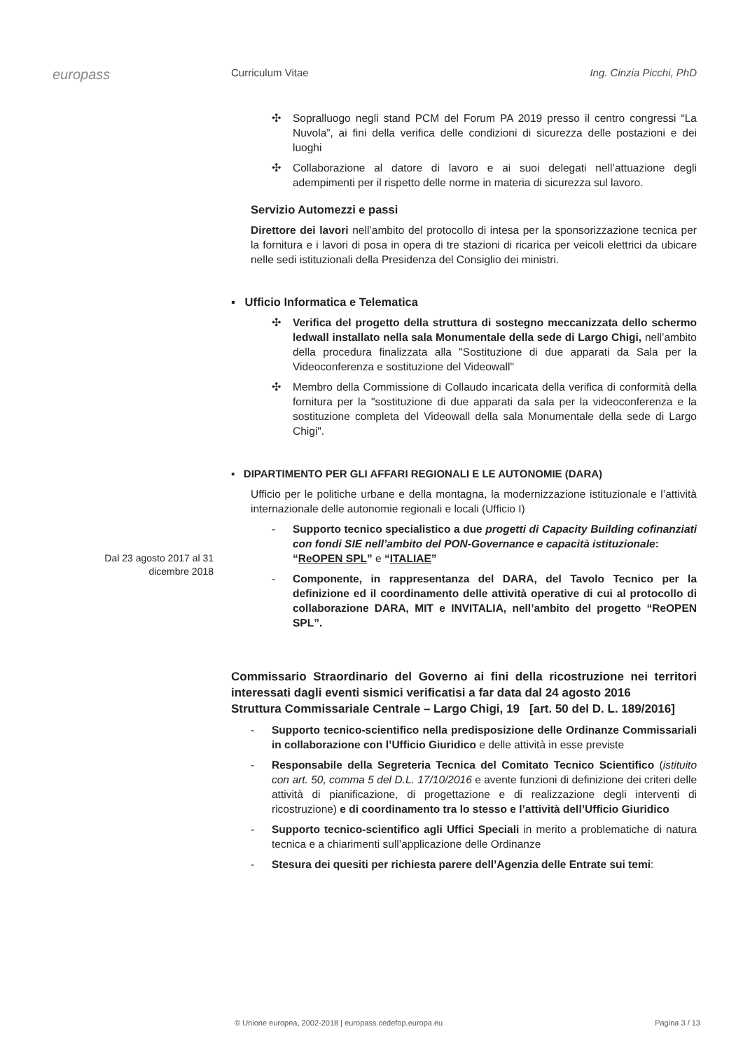europass
Curriculum Vitae Ing. Cinzia Picchi, PhD
Dal 23 agosto 2017 al 31 dicembre 2018
✣ Sopralluogo negli stand PCM del Forum PA 2019 presso il centro congressi “La Nuvola”, ai fini della verifica delle condizioni di sicurezza delle postazioni e dei luoghi
✣ Collaborazione al datore di lavoro e ai suoi delegati nell’attuazione degli adempimenti per il rispetto delle norme in materia di sicurezza sul lavoro.
Servizio Automezzi e passi
Direttore dei lavori nell’ambito del protocollo di intesa per la sponsorizzazione tecnica per la fornitura e i lavori di posa in opera di tre stazioni di ricarica per veicoli elettrici da ubicare nelle sedi istituzionali della Presidenza del Consiglio dei ministri.
▪ Ufficio Informatica e Telematica
✣ Verifica del progetto della struttura di sostegno meccanizzata dello schermo ledwall installato nella sala Monumentale della sede di Largo Chigi, nell’ambito della procedura finalizzata alla "Sostituzione di due apparati da Sala per la Videoconferenza e sostituzione del Videowall"
✣ Membro della Commissione di Collaudo incaricata della verifica di conformità della fornitura per la "sostituzione di due apparati da sala per la videoconferenza e la sostituzione completa del Videowall della sala Monumentale della sede di Largo Chigi".
▪ DIPARTIMENTO PER GLI AFFARI REGIONALI E LE AUTONOMIE (DARA)
Ufficio per le politiche urbane e della montagna, la modernizzazione istituzionale e l’attività internazionale delle autonomie regionali e locali (Ufficio I)
- Supporto tecnico specialistico a due progetti di Capacity Building cofinanziati con fondi SIE nell’ambito del PON-Governance e capacità istituzionale:
“ReOPEN SPL” e “ITALIAE”
- Componente, in rappresentanza del DARA, del Tavolo Tecnico per la definizione ed il coordinamento delle attività operative di cui al protocollo di collaborazione DARA, MIT e INVITALIA, nell’ambito del progetto “ReOPEN SPL”.
Commissario Straordinario del Governo ai fini della ricostruzione nei territori interessati dagli eventi sismici verificatisi a far data dal 24 agosto 2016
Struttura Commissariale Centrale – Largo Chigi, 19 [art. 50 del D. L. 189/2016]
- Supporto tecnico-scientifico nella predisposizione delle Ordinanze Commissariali in collaborazione con l’Ufficio Giuridico e delle attività in esse previste
- Responsabile della Segreteria Tecnica del Comitato Tecnico Scientifico (istituito con art. 50, comma 5 del D.L. 17/10/2016 e avente funzioni di definizione dei criteri delle attività di pianificazione, di progettazione e di realizzazione degli interventi di ricostruzione) e di coordinamento tra lo stesso e l’attività dell’Ufficio Giuridico
- Supporto tecnico-scientifico agli Uffici Speciali in merito a problematiche di natura tecnica e a chiarimenti sull’applicazione delle Ordinanze
- Stesura dei quesiti per richiesta parere dell’Agenzia delle Entrate sui temi:
© Unione europea, 2002-2018 | europass.cedefop.europa.eu Pagina 3 / 13